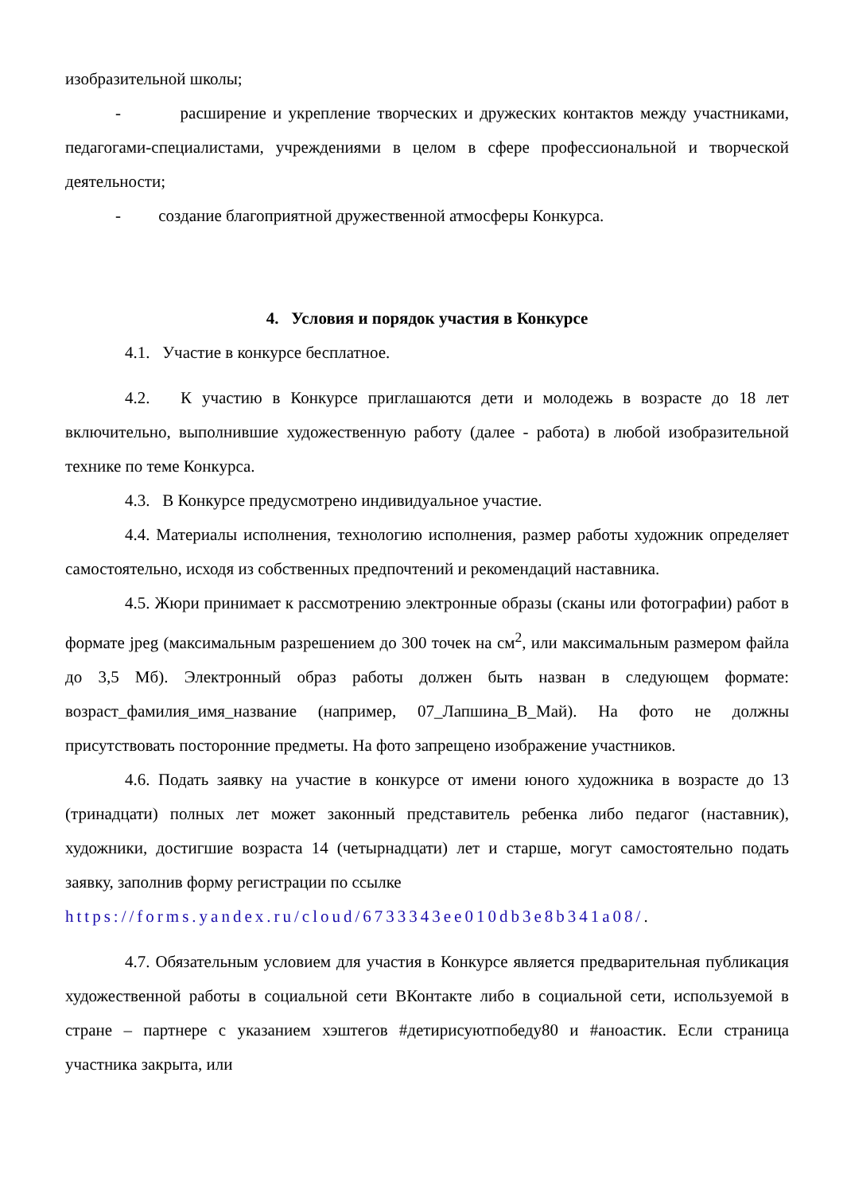изобразительной школы;
- расширение и укрепление творческих и дружеских контактов между участниками, педагогами-специалистами, учреждениями в целом в сфере профессиональной и творческой деятельности;
- создание благоприятной дружественной атмосферы Конкурса.
4. Условия и порядок участия в Конкурсе
4.1. Участие в конкурсе бесплатное.
4.2. К участию в Конкурсе приглашаются дети и молодежь в возрасте до 18 лет включительно, выполнившие художественную работу (далее - работа) в любой изобразительной технике по теме Конкурса.
4.3. В Конкурсе предусмотрено индивидуальное участие.
4.4. Материалы исполнения, технологию исполнения, размер работы художник определяет самостоятельно, исходя из собственных предпочтений и рекомендаций наставника.
4.5. Жюри принимает к рассмотрению электронные образы (сканы или фотографии) работ в формате jpeg (максимальным разрешением до 300 точек на см<sup>2</sup>, или максимальным размером файла до 3,5 Мб). Электронный образ работы должен быть назван в следующем формате: возраст_фамилия_имя_название (например, 07_Лапшина_В_Май). На фото не должны присутствовать посторонние предметы. На фото запрещено изображение участников.
4.6. Подать заявку на участие в конкурсе от имени юного художника в возрасте до 13 (тринадцати) полных лет может законный представитель ребенка либо педагог (наставник), художники, достигшие возраста 14 (четырнадцати) лет и старше, могут самостоятельно подать заявку, заполнив форму регистрации по ссылке
https://forms.yandex.ru/cloud/6733343ee010db3e8b341a08/.
4.7. Обязательным условием для участия в Конкурсе является предварительная публикация художественной работы в социальной сети ВКонтакте либо в социальной сети, используемой в стране – партнере с указанием хэштегов #детирисуютпобеду80 и #аноастик. Если страница участника закрыта, или